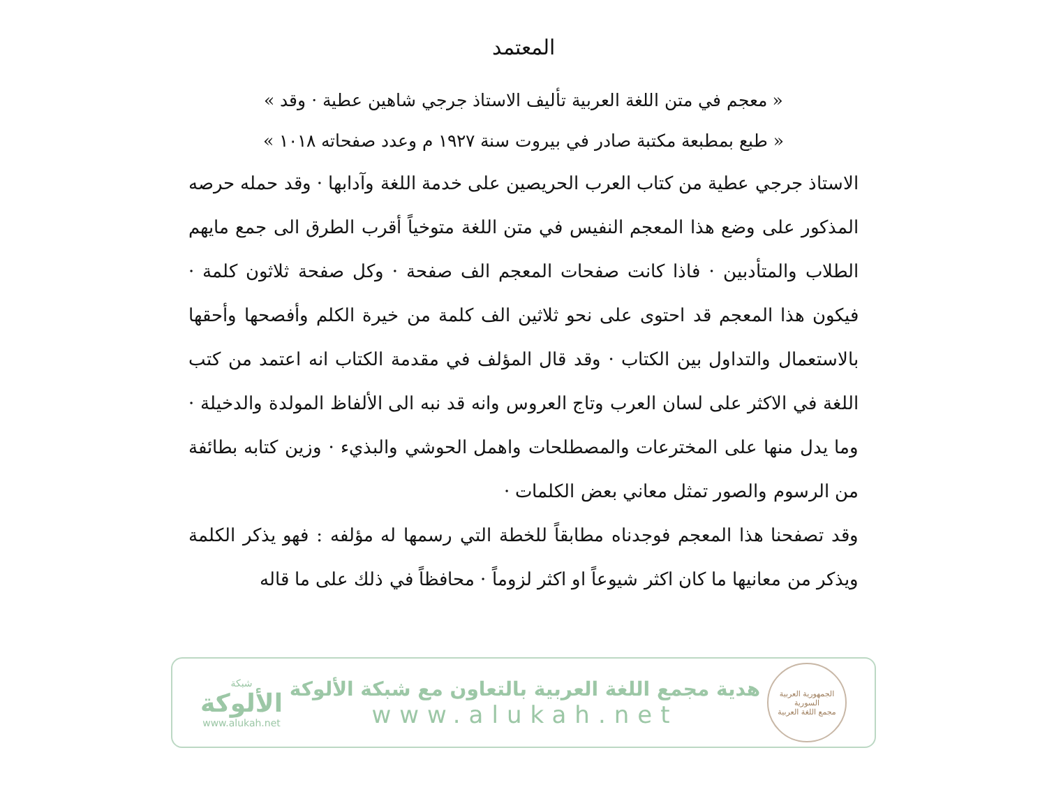المعتمد
« معجم في متن اللغة العربية تأليف الاستاذ جرجي شاهين عطية · وقد »
« طبع بمطبعة مكتبة صادر في بيروت سنة ١٩٢٧ م وعدد صفحاته ١٠١٨ »
الاستاذ جرجي عطية من كتاب العرب الحريصين على خدمة اللغة وآدابها · وقد حمله حرصه المذكور على وضع هذا المعجم النفيس في متن اللغة متوخياً أقرب الطرق الى جمع مايهم الطلاب والمتأدبين · فاذا كانت صفحات المعجم الف صفحة · وكل صفحة ثلاثون كلمة · فيكون هذا المعجم قد احتوى على نحو ثلاثين الف كلمة من خيرة الكلم وأفصحها وأحقها بالاستعمال والتداول بين الكتاب · وقد قال المؤلف في مقدمة الكتاب انه اعتمد من كتب اللغة في الاكثر على لسان العرب وتاج العروس وانه قد نبه الى الألفاظ المولدة والدخيلة · وما يدل منها على المخترعات والمصطلحات واهمل الحوشي والبذيء · وزين كتابه بطائفة من الرسوم والصور تمثل معاني بعض الكلمات ·
وقد تصفحنا هذا المعجم فوجدناه مطابقاً للخطة التي رسمها له مؤلفه : فهو يذكر الكلمة ويذكر من معانيها ما كان اكثر شيوعاً او اكثر لزوماً · محافظاً في ذلك على ما قاله
الجمهورية العربية السورية
مجمع اللغة العربية
هدية مجمع اللغة العربية بالتعاون مع شبكة الألوكة
www.alukah.net
شبكة
الألوكة
www.alukah.net